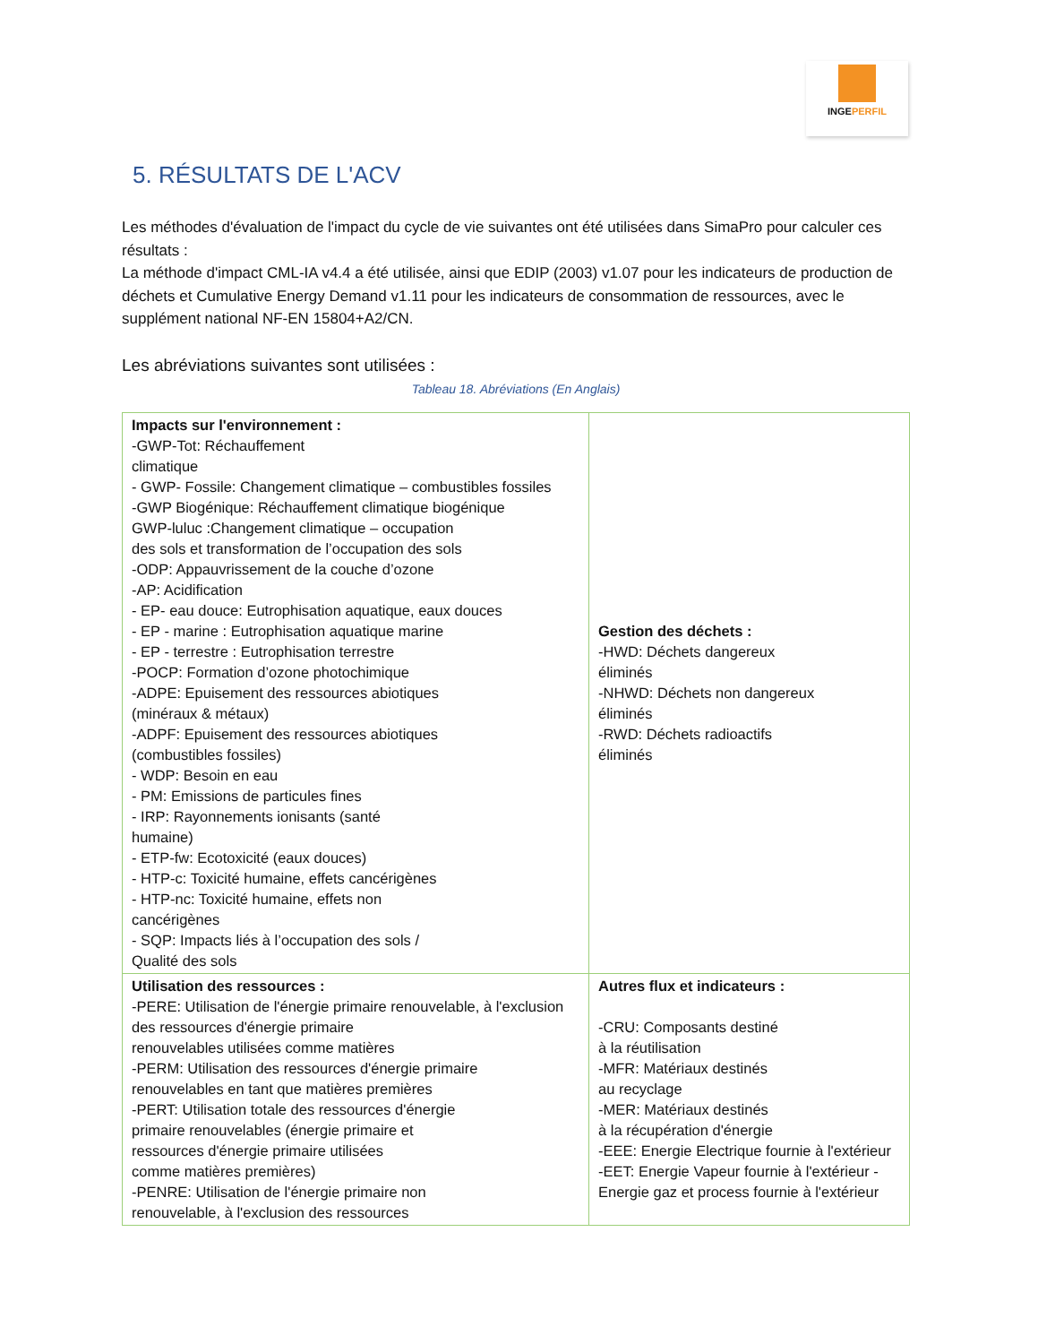INGEPERFIL
5. RÉSULTATS DE L'ACV
Les méthodes d'évaluation de l'impact du cycle de vie suivantes ont été utilisées dans SimaPro pour calculer ces résultats :
La méthode d'impact CML-IA v4.4 a été utilisée, ainsi que EDIP (2003) v1.07 pour les indicateurs de production de déchets et Cumulative Energy Demand v1.11 pour les indicateurs de consommation de ressources, avec le supplément national NF-EN 15804+A2/CN.
Les abréviations suivantes sont utilisées :
Tableau 18. Abréviations (En Anglais)
| Impacts sur l'environnement : -GWP-Tot: Réchauffement climatique - GWP- Fossile: Changement climatique – combustibles fossiles -GWP Biogénique: Réchauffement climatique biogénique GWP-luluc :Changement climatique – occupation des sols et transformation de l’occupation des sols -ODP: Appauvrissement de la couche d’ozone -AP: Acidification - EP- eau douce: Eutrophisation aquatique, eaux douces - EP - marine : Eutrophisation aquatique marine - EP - terrestre : Eutrophisation terrestre -POCP: Formation d’ozone photochimique -ADPE: Epuisement des ressources abiotiques (minéraux & métaux) -ADPF: Epuisement des ressources abiotiques (combustibles fossiles) - WDP: Besoin en eau - PM: Emissions de particules fines - IRP: Rayonnements ionisants (santé humaine) - ETP-fw: Ecotoxicité (eaux douces) - HTP-c: Toxicité humaine, effets cancérigènes - HTP-nc: Toxicité humaine, effets non cancérigènes - SQP: Impacts liés à l’occupation des sols / Qualité des sols | Gestion des déchets : -HWD: Déchets dangereux éliminés -NHWD: Déchets non dangereux éliminés -RWD: Déchets radioactifs éliminés |
| Utilisation des ressources : -PERE: Utilisation de l'énergie primaire renouvelable, à l'exclusion des ressources d'énergie primaire renouvelables utilisées comme matières -PERM: Utilisation des ressources d'énergie primaire renouvelables en tant que matières premières -PERT: Utilisation totale des ressources d'énergie primaire renouvelables (énergie primaire et ressources d'énergie primaire utilisées comme matières premières) -PENRE: Utilisation de l'énergie primaire non renouvelable, à l'exclusion des ressources | Autres flux et indicateurs : -CRU: Composants destiné à la réutilisation -MFR: Matériaux destinés au recyclage -MER: Matériaux destinés à la récupération d'énergie -EEE: Energie Electrique fournie à l'extérieur -EET: Energie Vapeur fournie à l'extérieur - Energie gaz et process fournie à l'extérieur |